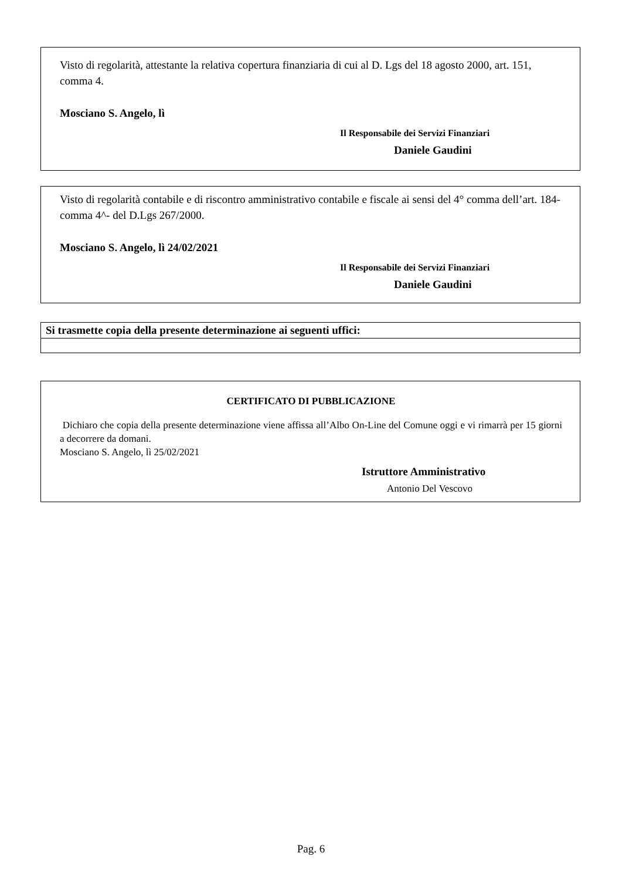Visto di regolarità, attestante la relativa copertura finanziaria di cui al D. Lgs del 18 agosto 2000, art. 151, comma 4.
Mosciano S. Angelo, lì
Il Responsabile dei Servizi Finanziari
Daniele Gaudini
Visto di regolarità contabile e di riscontro amministrativo contabile e fiscale ai sensi del 4° comma dell’art. 184- comma 4^- del D.Lgs 267/2000.
Mosciano S. Angelo, lì 24/02/2021
Il Responsabile dei Servizi Finanziari
Daniele Gaudini
| Si trasmette copia della presente determinazione ai seguenti uffici: |
| --- |
CERTIFICATO DI PUBBLICAZIONE
Dichiaro che copia della presente determinazione viene affissa all’Albo On-Line del Comune oggi e vi rimarrà per 15 giorni a decorrere da domani.
Mosciano S. Angelo, lì 25/02/2021
Istruttore Amministrativo
Antonio Del Vescovo
Pag. 6